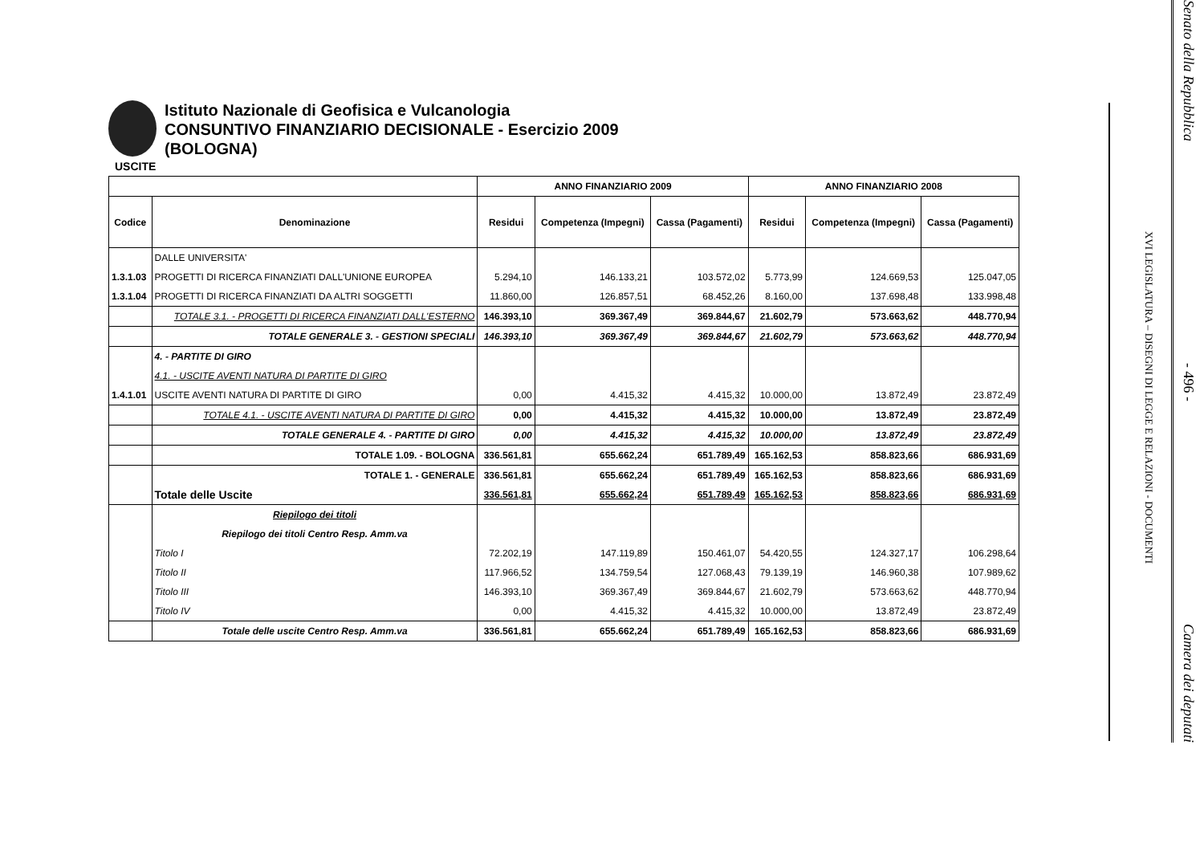Istituto Nazionale di Geofisica e Vulcanologia
CONSUNTIVO FINANZIARIO DECISIONALE - Esercizio 2009
(BOLOGNA)
USCITE
| | | ANNO FINANZIARIO 2009 | | | ANNO FINANZIARIO 2008 | | |
| --- | --- | --- | --- | --- | --- | --- | --- |
| Codice | Denominazione | Residui | Competenza (Impegni) | Cassa (Pagamenti) | Residui | Competenza (Impegni) | Cassa (Pagamenti) |
| | DALLE UNIVERSITA' | | | | | | |
| 1.3.1.03 | PROGETTI DI RICERCA FINANZIATI DALL'UNIONE EUROPEA | 5.294,10 | 146.133,21 | 103.572,02 | 5.773,99 | 124.669,53 | 125.047,05 |
| 1.3.1.04 | PROGETTI DI RICERCA FINANZIATI DA ALTRI SOGGETTI | 11.860,00 | 126.857,51 | 68.452,26 | 8.160,00 | 137.698,48 | 133.998,48 |
| | TOTALE 3.1. - PROGETTI DI RICERCA FINANZIATI DALL'ESTERNO | 146.393,10 | 369.367,49 | 369.844,67 | 21.602,79 | 573.663,62 | 448.770,94 |
| | TOTALE GENERALE 3. - GESTIONI SPECIALI | 146.393,10 | 369.367,49 | 369.844,67 | 21.602,79 | 573.663,62 | 448.770,94 |
| | 4. - PARTITE DI GIRO | | | | | | |
| | 4.1. - USCITE AVENTI NATURA DI PARTITE DI GIRO | | | | | | |
| 1.4.1.01 | USCITE AVENTI NATURA DI PARTITE DI GIRO | 0,00 | 4.415,32 | 4.415,32 | 10.000,00 | 13.872,49 | 23.872,49 |
| | TOTALE 4.1. - USCITE AVENTI NATURA DI PARTITE DI GIRO | 0,00 | 4.415,32 | 4.415,32 | 10.000,00 | 13.872,49 | 23.872,49 |
| | TOTALE GENERALE 4. - PARTITE DI GIRO | 0,00 | 4.415,32 | 4.415,32 | 10.000,00 | 13.872,49 | 23.872,49 |
| | TOTALE 1.09. - BOLOGNA | 336.561,81 | 655.662,24 | 651.789,49 | 165.162,53 | 858.823,66 | 686.931,69 |
| | TOTALE 1. - GENERALE | 336.561,81 | 655.662,24 | 651.789,49 | 165.162,53 | 858.823,66 | 686.931,69 |
| | Totale delle Uscite | 336.561,81 | 655.662,24 | 651.789,49 | 165.162,53 | 858.823,66 | 686.931,69 |
| | Riepilogo dei titoli | | | | | | |
| | Riepilogo dei titoli Centro Resp. Amm.va | | | | | | |
| | Titolo I | 72.202,19 | 147.119,89 | 150.461,07 | 54.420,55 | 124.327,17 | 106.298,64 |
| | Titolo II | 117.966,52 | 134.759,54 | 127.068,43 | 79.139,19 | 146.960,38 | 107.989,62 |
| | Titolo III | 146.393,10 | 369.367,49 | 369.844,67 | 21.602,79 | 573.663,62 | 448.770,94 |
| | Titolo IV | 0,00 | 4.415,32 | 4.415,32 | 10.000,00 | 13.872,49 | 23.872,49 |
| | Totale delle uscite Centro Resp. Amm.va | 336.561,81 | 655.662,24 | 651.789,49 | 165.162,53 | 858.823,66 | 686.931,69 |
XVI LEGISLATURA – DISEGNI DI LEGGE E RELAZIONI - DOCUMENTI
Senato della Repubblica
- 496 -
Camera dei deputati